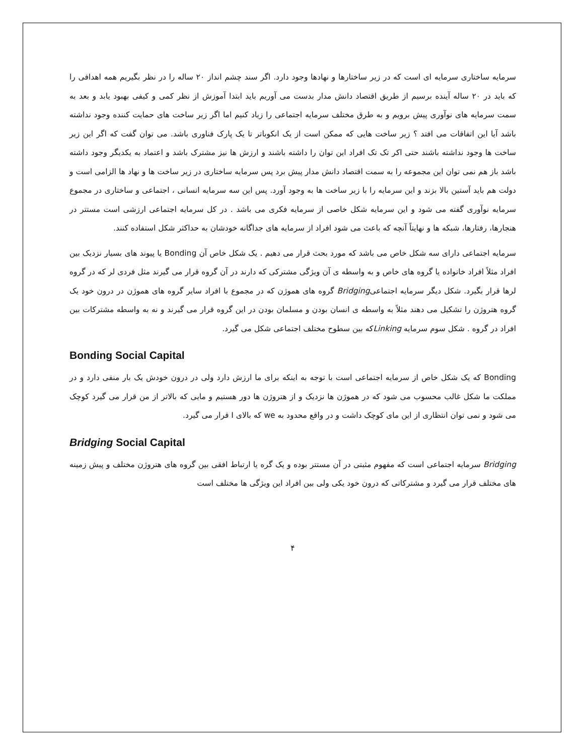سرمایه ساختاری سرمایه ای است که در زیر ساختارها و نهادها وجود دارد. اگر سند چشم انداز ۲۰ ساله را در نظر بگیریم همه اهدافی را که باید در ۲۰ ساله آینده برسیم از طریق اقتصاد دانش مدار بدست می آوریم باید ابتدا آموزش از نظر کمی و کیفی بهبود یابد و بعد به سمت سرمایه های نوآوری پیش برویم و به طرق مختلف سرمایه اجتماعی را زیاد کنیم اما اگر زیر ساخت های حمایت کننده وجود نداشته باشد آیا این اتفاقات می افتد ؟ زیر ساخت هایی که ممکن است از یک انکوباتر تا یک پارک فناوری باشد. می توان گفت که اگر این زیر ساخت ها وجود نداشته باشند حتی اکر تک تک افراد این توان را داشته باشند و ارزش ها نیز مشترک باشد و اعتماد به یکدیگر وجود داشته باشد باز هم نمی توان این مجموعه را به سمت اقتصاد دانش مدار پیش برد پس سرمایه ساختاری در زیر ساخت ها و نهاد ها الزامی است و دولت هم باید آستین بالا بزند و این سرمایه را با زیر ساخت ها به وجود آورد. پس این سه سرمایه انسانی ، اجتماعی و ساختاری در مجموع سرمایه نوآوری گفته می شود و این سرمایه شکل خاصی از سرمایه فکری می باشد . در کل سرمایه اجتماعی ارزشی است مستتر در هنجارها، رفتارها، شبکه ها و نهایتاً آنچه که باعث می شود افراد از سرمایه های جداگانه خودشان به حداکثر شکل استفاده کنند.
سرمایه اجتماعی دارای سه شکل خاص می باشد که مورد بحث قرار می دهیم . یک شکل خاص آن Bonding یا پیوند های بسیار نزدیک بین افراد مثلاً افراد خانواده یا گروه های خاص و به واسطه ی آن ویژگی مشترکی که دارند در آن گروه قرار می گیرند مثل فردی لر که در گروه لرها قرار بگیرد. شکل دیگر سرمایه اجتماعیBridging گروه های هموژن که در مجموع با افراد سایر گروه های هموژن در درون خود یک گروه هتروژن را تشکیل می دهند مثلاً به واسطه ی انسان بودن و مسلمان بودن در این گروه قرار می گیرند و نه به واسطه مشترکات بین افراد در گروه . شکل سوم سرمایه Linkingکه بین سطوح مختلف اجتماعی شکل می گیرد.
Bonding Social Capital
Bonding که یک شکل خاص از سرمایه اجتماعی است با توجه به اینکه برای ما ارزش دارد ولی در درون خودش یک بار منفی دارد و در مملکت ما شکل غالب محسوب می شود که در هموژن ها نزدیک و از هتروژن ها دور هستیم و مایی که بالاتر از من قرار می گیرد کوچک می شود و نمی توان انتظاری از این مای کوچک داشت و در واقع محدود به we که بالای I قرار می گیرد.
Bridging Social Capital
Bridging سرمایه اجتماعی است که مفهوم مثبتی در آن مستتر بوده و یک گره یا ارتباط افقی بین گروه های هتروژن مختلف و پیش زمینه های مختلف قرار می گیرد و مشترکاتی که درون خود یکی ولی بین افراد این ویژگی ها مختلف است
۴